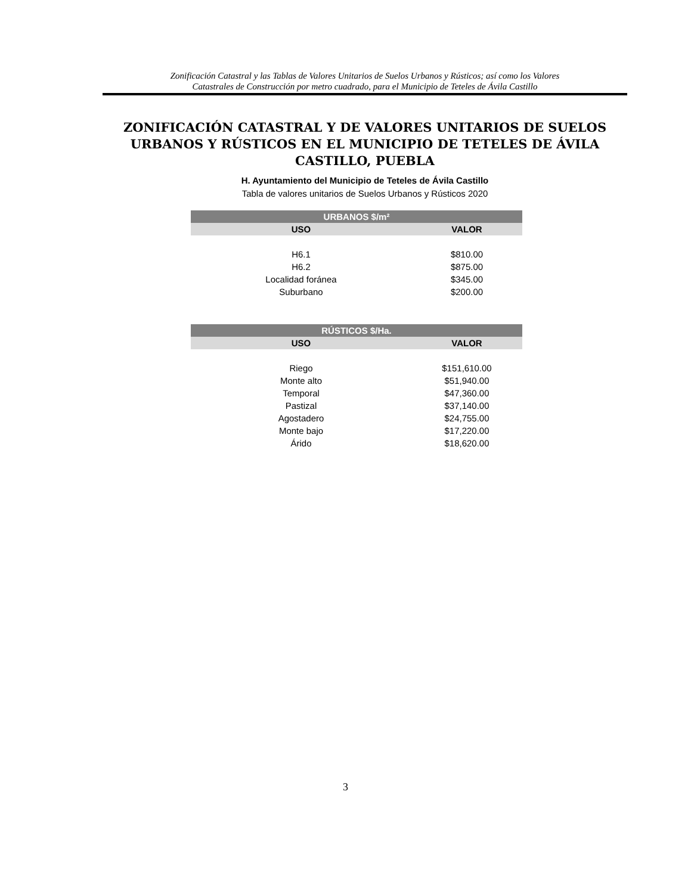Zonificación Catastral y las Tablas de Valores Unitarios de Suelos Urbanos y Rústicos; así como los Valores
Catastrales de Construcción por metro cuadrado, para el Municipio de Teteles de Ávila Castillo
ZONIFICACIÓN CATASTRAL Y DE VALORES UNITARIOS DE SUELOS URBANOS Y RÚSTICOS EN EL MUNICIPIO DE TETELES DE ÁVILA CASTILLO, PUEBLA
H. Ayuntamiento del Municipio de Teteles de Ávila Castillo
Tabla de valores unitarios de Suelos Urbanos y Rústicos 2020
| URBANOS $/m² | |
| --- | --- |
| USO | VALOR |
| H6.1 | $810.00 |
| H6.2 | $875.00 |
| Localidad foránea | $345.00 |
| Suburbano | $200.00 |
| RÚSTICOS $/Ha. | |
| --- | --- |
| USO | VALOR |
| Riego | $151,610.00 |
| Monte alto | $51,940.00 |
| Temporal | $47,360.00 |
| Pastizal | $37,140.00 |
| Agostadero | $24,755.00 |
| Monte bajo | $17,220.00 |
| Árido | $18,620.00 |
3